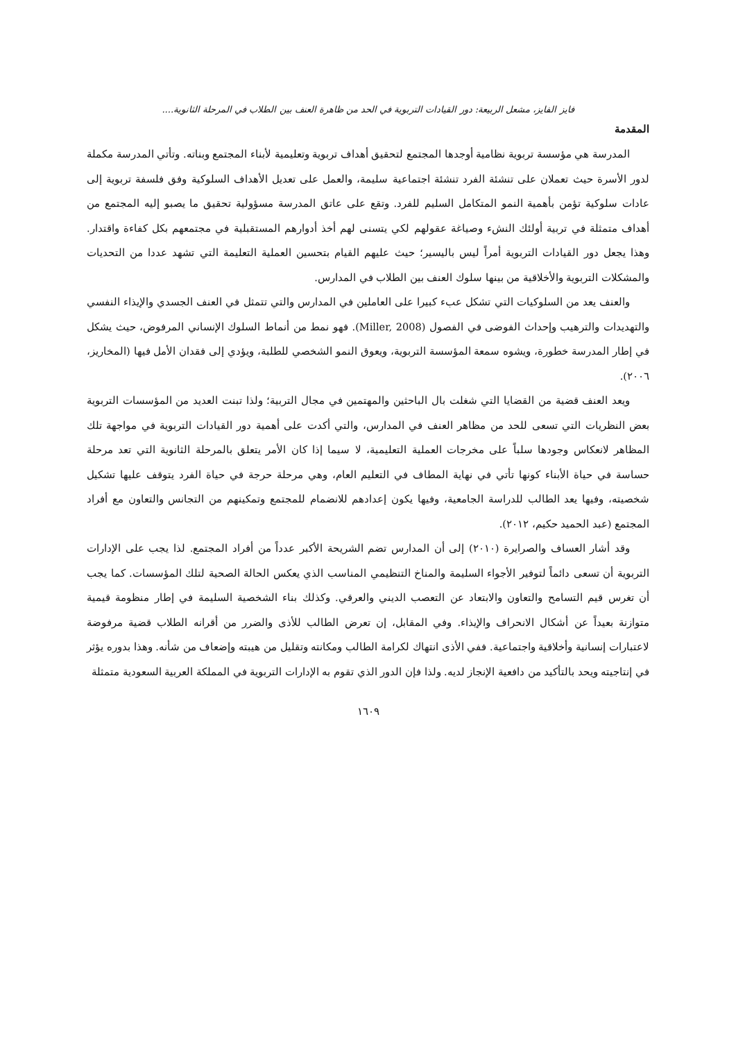فايز الفايز، مشعل الربيعة: دور القيادات التربوية في الحد من ظاهرة العنف بين الطلاب في المرحلة الثانوية....
المقدمة
المدرسة هي مؤسسة تربوية نظامية أوجدها المجتمع لتحقيق أهداف تربوية وتعليمية لأبناء المجتمع وبناته. وتأتي المدرسة مكملة لدور الأسرة حيث تعملان على تنشئة الفرد تنشئة اجتماعية سليمة، والعمل على تعديل الأهداف السلوكية وفق فلسفة تربوية إلى عادات سلوكية تؤمن بأهمية النمو المتكامل السليم للفرد. وتقع على عاتق المدرسة مسؤولية تحقيق ما يصبو إليه المجتمع من أهداف متمثلة في تربية أولئك النشء وصياغة عقولهم لكي يتسنى لهم أخذ أدوارهم المستقبلية في مجتمعهم بكل كفاءة واقتدار. وهذا يجعل دور القيادات التربوية أمراً ليس باليسير؛ حيث عليهم القيام بتحسين العملية التعليمة التي تشهد عددا من التحديات والمشكلات التربوية والأخلاقية من بينها سلوك العنف بين الطلاب في المدارس.
والعنف يعد من السلوكيات التي تشكل عبء كبيرا على العاملين في المدارس والتي تتمثل في العنف الجسدي والإيذاء النفسي والتهديدات والترهيب وإحداث الفوضى في الفصول (Miller, 2008). فهو نمط من أنماط السلوك الإنساني المرفوض، حيث يشكل في إطار المدرسة خطورة، ويشوه سمعة المؤسسة التربوية، ويعوق النمو الشخصي للطلبة، ويؤدي إلى فقدان الأمل فيها (المخاريز، ٢٠٠٦).
ويعد العنف قضية من القضايا التي شغلت بال الباحثين والمهتمين في مجال التربية؛ ولذا تبنت العديد من المؤسسات التربوية بعض النظريات التي تسعى للحد من مظاهر العنف في المدارس، والتي أكدت على أهمية دور القيادات التربوية في مواجهة تلك المظاهر لانعكاس وجودها سلباً على مخرجات العملية التعليمية، لا سيما إذا كان الأمر يتعلق بالمرحلة الثانوية التي تعد مرحلة حساسة في حياة الأبناء كونها تأتي في نهاية المطاف في التعليم العام، وهي مرحلة حرجة في حياة الفرد يتوقف عليها تشكيل شخصيته، وفيها يعد الطالب للدراسة الجامعية، وفيها يكون إعدادهم للانضمام للمجتمع وتمكينهم من التجانس والتعاون مع أفراد المجتمع (عبد الحميد حكيم، ٢٠١٢).
وقد أشار العساف والصرايرة (٢٠١٠) إلى أن المدارس تضم الشريحة الأكبر عدداً من أفراد المجتمع. لذا يجب على الإدارات التربوية أن تسعى دائماً لتوفير الأجواء السليمة والمناخ التنظيمي المناسب الذي يعكس الحالة الصحية لتلك المؤسسات. كما يجب أن تغرس قيم التسامح والتعاون والابتعاد عن التعصب الديني والعرقي. وكذلك بناء الشخصية السليمة في إطار منظومة قيمية متوازنة بعيداً عن أشكال الانحراف والإيذاء. وفي المقابل، إن تعرض الطالب للأذى والضرر من أقرانه الطلاب قضية مرفوضة لاعتبارات إنسانية وأخلاقية واجتماعية. ففي الأذى انتهاك لكرامة الطالب ومكانته وتقليل من هيبته وإضعاف من شأنه. وهذا بدوره يؤثر في إنتاجيته ويحد بالتأكيد من دافعية الإنجاز لديه. ولذا فإن الدور الذي تقوم به الإدارات التربوية في المملكة العربية السعودية متمثلة
١٦٠٩